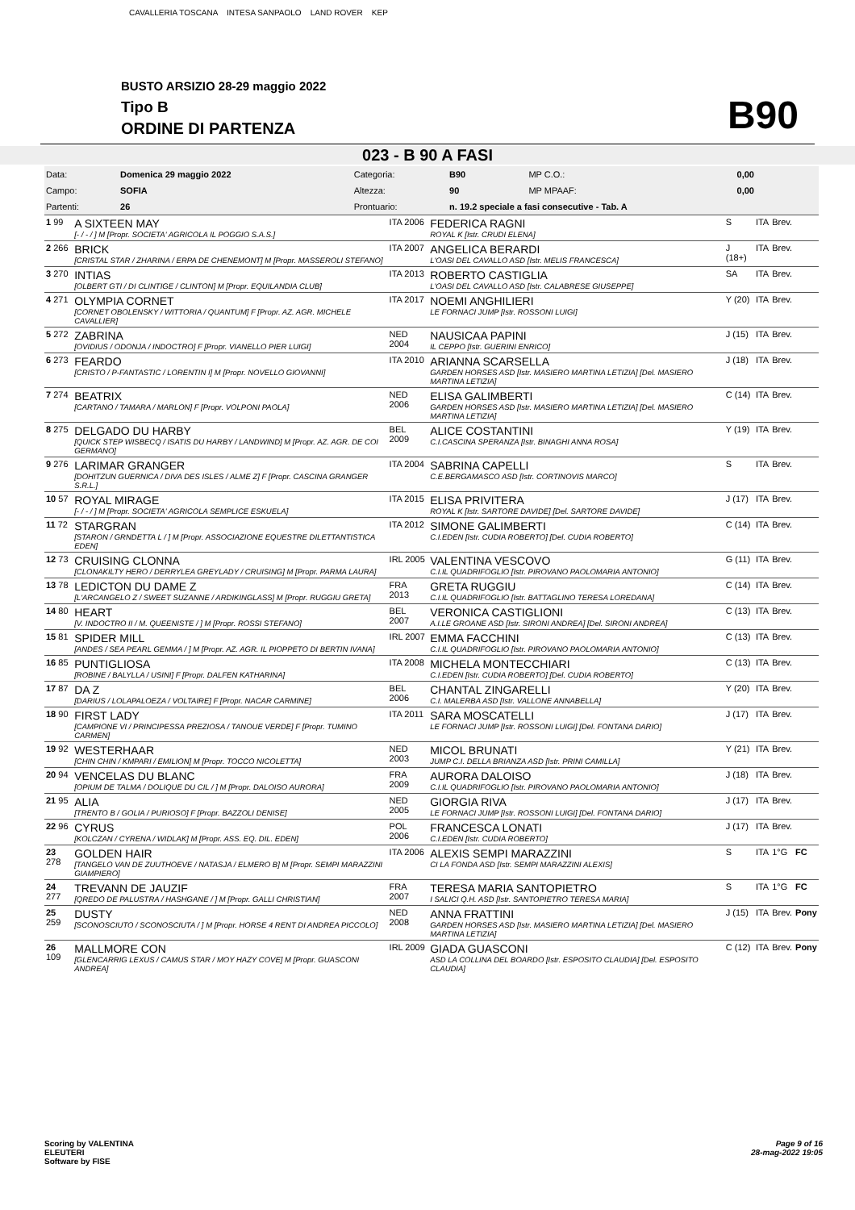CAVALLERIA TOSCANA INTESA SANPAOLO LAND ROVER KEP
BUSTO ARSIZIO 28-29 maggio 2022
Tipo B
ORDINE DI PARTENZA B90
023 - B 90 A FASI
| Data: | Domenica 29 maggio 2022 | Categoria: | B90 | MP C.O.: | 0,00 |
| Campo: | SOFIA | Altezza: | 90 | MP MPAAF: | 0,00 |
| Partenti: | 26 | Prontuario: | n. 19.2 speciale a fasi consecutive - Tab. A | | |
| 1 99 | A SIXTEEN MAY [- / - / ] M [Propr. SOCIETA' AGRICOLA IL POGGIO S.A.S.] | ITA 2006 | FEDERICA RAGNI ROYAL K [Istr. CRUDI ELENA] | S | ITA | Brev. | |
| 2 266 | BRICK [CRISTAL STAR / ZHARINA / ERPA DE CHENEMONT] M [Propr. MASSEROLI STEFANO] | ITA 2007 | ANGELICA BERARDI L'OASI DEL CAVALLO ASD [Istr. MELIS FRANCESCA] | J (18+) | ITA | Brev. | |
| 3 270 | INTIAS [OLBERT GTI / DI CLINTIGE / CLINTON] M [Propr. EQUILANDIA CLUB] | ITA 2013 | ROBERTO CASTIGLIA L'OASI DEL CAVALLO ASD [Istr. CALABRESE GIUSEPPE] | SA | ITA | Brev. | |
| 4 271 | OLYMPIA CORNET [CORNET OBOLENSKY / WITTORIA / QUANTUM] F [Propr. AZ. AGR. MICHELE CAVALLIER] | ITA 2017 | NOEMI ANGHILIERI LE FORNACI JUMP [Istr. ROSSONI LUIGI] | Y (20) | ITA | Brev. | |
| 5 272 | ZABRINA [OVIDIUS / ODONJA / INDOCTRO] F [Propr. VIANELLO PIER LUIGI] | NED 2004 | NAUSICAA PAPINI IL CEPPO [Istr. GUERINI ENRICO] | J (15) | ITA | Brev. | |
| 6 273 | FEARDO [CRISTO / P-FANTASTIC / LORENTIN I] M [Propr. NOVELLO GIOVANNI] | ITA 2010 | ARIANNA SCARSELLA GARDEN HORSES ASD [Istr. MASIERO MARTINA LETIZIA] [Del. MASIERO MARTINA LETIZIA] | J (18) | ITA | Brev. | |
| 7 274 | BEATRIX [CARTANO / TAMARA / MARLON] F [Propr. VOLPONI PAOLA] | NED 2006 | ELISA GALIMBERTI GARDEN HORSES ASD [Istr. MASIERO MARTINA LETIZIA] [Del. MASIERO MARTINA LETIZIA] | C (14) | ITA | Brev. | |
| 8 275 | DELGADO DU HARBY [QUICK STEP WISBECQ / ISATIS DU HARBY / LANDWIND] M [Propr. AZ. AGR. DE COI GERMANO] | BEL 2009 | ALICE COSTANTINI C.I.CASCINA SPERANZA [Istr. BINAGHI ANNA ROSA] | Y (19) | ITA | Brev. | |
| 9 276 | LARIMAR GRANGER [DOHITZUN GUERNICA / DIVA DES ISLES / ALME Z] F [Propr. CASCINA GRANGER S.R.L.] | ITA 2004 | SABRINA CAPELLI C.E.BERGAMASCO ASD [Istr. CORTINOVIS MARCO] | S | ITA | Brev. | |
| 10 57 | ROYAL MIRAGE [- / - / ] M [Propr. SOCIETA' AGRICOLA SEMPLICE ESKUELA] | ITA 2015 | ELISA PRIVITERA ROYAL K [Istr. SARTORE DAVIDE] [Del. SARTORE DAVIDE] | J (17) | ITA | Brev. | |
| 11 72 | STARGRAN [STARON / GRNDETTA L / ] M [Propr. ASSOCIAZIONE EQUESTRE DILETTANTISTICA EDEN] | ITA 2012 | SIMONE GALIMBERTI C.I.EDEN [Istr. CUDIA ROBERTO] [Del. CUDIA ROBERTO] | C (14) | ITA | Brev. | |
| 12 73 | CRUISING CLONNA [CLONAKILTY HERO / DERRYLEA GREYLADY / CRUISING] M [Propr. PARMA LAURA] | IRL 2005 | VALENTINA VESCOVO C.I.IL QUADRIFOGLIO [Istr. PIROVANO PAOLOMARIA ANTONIO] | G (11) | ITA | Brev. | |
| 13 78 | LEDICTON DU DAME Z [L'ARCANGELO Z / SWEET SUZANNE / ARDIKINGLASS] M [Propr. RUGGIU GRETA] | FRA 2013 | GRETA RUGGIU C.I.IL QUADRIFOGLIO [Istr. BATTAGLINO TERESA LOREDANA] | C (14) | ITA | Brev. | |
| 14 80 | HEART [V. INDOCTRO II / M. QUEENISTE / ] M [Propr. ROSSI STEFANO] | BEL 2007 | VERONICA CASTIGLIONI A.I.LE GROANE ASD [Istr. SIRONI ANDREA] [Del. SIRONI ANDREA] | C (13) | ITA | Brev. | |
| 15 81 | SPIDER MILL [ANDES / SEA PEARL GEMMA / ] M [Propr. AZ. AGR. IL PIOPPETO DI BERTIN IVANA] | IRL 2007 | EMMA FACCHINI C.I.IL QUADRIFOGLIO [Istr. PIROVANO PAOLOMARIA ANTONIO] | C (13) | ITA | Brev. | |
| 16 85 | PUNTIGLIOSA [ROBINE / BALYLLA / USINI] F [Propr. DALFEN KATHARINA] | ITA 2008 | MICHELA MONTECCHIARI C.I.EDEN [Istr. CUDIA ROBERTO] [Del. CUDIA ROBERTO] | C (13) | ITA | Brev. | |
| 17 87 | DA Z [DARIUS / LOLAPALOEZA / VOLTAIRE] F [Propr. NACAR CARMINE] | BEL 2006 | CHANTAL ZINGARELLI C.I. MALERBA ASD [Istr. VALLONE ANNABELLA] | Y (20) | ITA | Brev. | |
| 18 90 | FIRST LADY [CAMPIONE VI / PRINCIPESSA PREZIOSA / TANOUE VERDE] F [Propr. TUMINO CARMEN] | ITA 2011 | SARA MOSCATELLI LE FORNACI JUMP [Istr. ROSSONI LUIGI] [Del. FONTANA DARIO] | J (17) | ITA | Brev. | |
| 19 92 | WESTERHAAR [CHIN CHIN / KMPARI / EMILION] M [Propr. TOCCO NICOLETTA] | NED 2003 | MICOL BRUNATI JUMP C.I. DELLA BRIANZA ASD [Istr. PRINI CAMILLA] | Y (21) | ITA | Brev. | |
| 20 94 | VENCELAS DU BLANC [OPIUM DE TALMA / DOLIQUE DU CIL / ] M [Propr. DALOISO AURORA] | FRA 2009 | AURORA DALOISO C.I.IL QUADRIFOGLIO [Istr. PIROVANO PAOLOMARIA ANTONIO] | J (18) | ITA | Brev. | |
| 21 95 | ALIA [TRENTO B / GOLIA / PURIOSO] F [Propr. BAZZOLI DENISE] | NED 2005 | GIORGIA RIVA LE FORNACI JUMP [Istr. ROSSONI LUIGI] [Del. FONTANA DARIO] | J (17) | ITA | Brev. | |
| 22 96 | CYRUS [KOLCZAN / CYRENA / WIDLAK] M [Propr. ASS. EQ. DIL. EDEN] | POL 2006 | FRANCESCA LONATI C.I.EDEN [Istr. CUDIA ROBERTO] | J (17) | ITA | Brev. | |
| 23 278 | GOLDEN HAIR [TANGELO VAN DE ZUUTHOEVE / NATASJA / ELMERO B] M [Propr. SEMPI MARAZZINI GIAMPIERO] | ITA 2006 | ALEXIS SEMPI MARAZZINI CI LA FONDA ASD [Istr. SEMPI MARAZZINI ALEXIS] | S | ITA | 1°G | FC |
| 24 277 | TREVANN DE JAUZIF [QREDO DE PALUSTRA / HASHGANE / ] M [Propr. GALLI CHRISTIAN] | FRA 2007 | TERESA MARIA SANTOPIETRO I SALICI Q.H. ASD [Istr. SANTOPIETRO TERESA MARIA] | S | ITA | 1°G | FC |
| 25 259 | DUSTY [SCONOSCIUTO / SCONOSCIUTA / ] M [Propr. HORSE 4 RENT DI ANDREA PICCOLO] | NED 2008 | ANNA FRATTINI GARDEN HORSES ASD [Istr. MASIERO MARTINA LETIZIA] [Del. MASIERO MARTINA LETIZIA] | J (15) | ITA | Brev. | Pony |
| 26 109 | MALLMORE CON [GLENCARRIG LEXUS / CAMUS STAR / MOY HAZY COVE] M [Propr. GUASCONI ANDREA] | IRL 2009 | GIADA GUASCONI ASD LA COLLINA DEL BOARDO [Istr. ESPOSITO CLAUDIA] [Del. ESPOSITO CLAUDIA] | C (12) | ITA | Brev. | Pony |
Scoring by VALENTINA
ELEUTERI
Software by FISE
Page 9 of 16
28-mag-2022 19:05